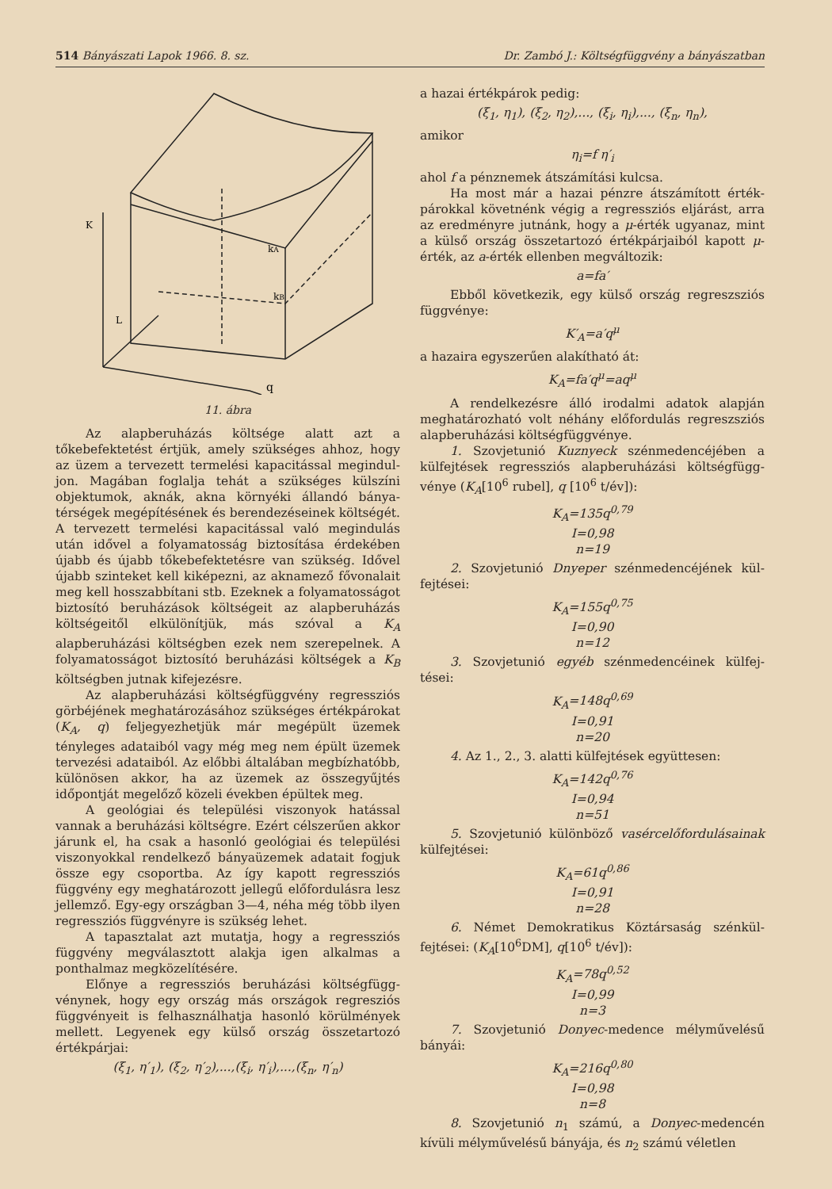514 Bányászati Lapok 1966. 8. sz. Dr. Zambó J.: Költségfüggvény a bányászatban
K
kA
kB
L
q
11. ábra
Az alapberuházás költsége alatt azt a tőkebefektetést értjük, amely szükséges ahhoz, hogy az üzem a tervezett termelési kapacitással megindul­jon. Magában foglalja tehát a szükséges külszíni objektumok, aknák, akna környéki állandó bánya­térségek megépítésének és berendezéseinek költsé­gét. A tervezett termelési kapacitással való meg­indulás után idővel a folyamatosság biztosítása érdekében újabb és újabb tőkebefektetésre van szükség. Idővel újabb szinteket kell kiképezni, az aknamező fővonalait meg kell hosszabbítani stb. Ezeknek a folyamatosságot biztosító beruházások költségeit az alapberuházás költségeitől elkülönít­jük, más szóval a K<sub>A</sub> alapberuházási költségben ezek nem szerepelnek. A folyamatosságot biztosító beruházási költségek a K<sub>B</sub> költségben jutnak ki­fejezésre.
Az alapberuházási költségfüggvény regressziós görbéjének meghatározásához szükséges érték­párokat (K<sub>A</sub>, q) feljegyezhetjük már megépült üzemek tényleges adataiból vagy még meg nem épült üzemek tervezési adataiból. Az előbbi álta­lában megbízhatóbb, különösen akkor, ha az üze­mek az összegyűjtés időpontját megelőző közeli években épültek meg.
A geológiai és települési viszonyok hatással vannak a beruházási költségre. Ezért célszerűen akkor járunk el, ha csak a hasonló geológiai és tele­pülési viszonyokkal rendelkező bányaüzemek ada­tait fogjuk össze egy csoportba. Az így kapott reg­ressziós függvény egy meghatározott jellegű elő­fordulásra lesz jellemző. Egy-egy országban 3—4, néha még több ilyen regressziós függvényre is szükség lehet.
A tapasztalat azt mutatja, hogy a regressziós függvény megválasztott alakja igen alkalmas a ponthalmaz megközelítésére.
Előnye a regressziós beruházási költségfügg­vénynek, hogy egy ország más országok regresziós függvényeit is felhasználhatja hasonló körülmé­nyek mellett. Legyenek egy külső ország összetar­tozó értékpárjai:
(ξ<sub>1</sub>, η′<sub>1</sub>), (ξ<sub>2</sub>, η′<sub>2</sub>),...,(ξ<sub>i</sub>, η′<sub>i</sub>),...,(ξ<sub>n</sub>, η′<sub>n</sub>)
a hazai értékpárok pedig:
(ξ<sub>1</sub>, η<sub>1</sub>), (ξ<sub>2</sub>, η<sub>2</sub>),..., (ξ<sub>i</sub>, η<sub>i</sub>),..., (ξ<sub>n</sub>, η<sub>n</sub>),
amikor
η<sub>i</sub>=f η′<sub>i</sub>
ahol f a pénznemek átszámítási kulcsa.
Ha most már a hazai pénzre átszámított érték­párokkal követnénk végig a regressziós eljárást, arra az eredményre jutnánk, hogy a μ-érték ugyan­az, mint a külső ország összetartozó értékpárjaiból kapott μ-érték, az a-érték ellenben megváltozik:
a=fa′
Ebből következik, egy külső ország regresz­sziós függvénye:
K′<sub>A</sub>=a′q<sup>μ</sup>
a hazaira egyszerűen alakítható át:
K<sub>A</sub>=fa′q<sup>μ</sup>=aq<sup>μ</sup>
A rendelkezésre álló irodalmi adatok alapján meghatározható volt néhány előfordulás regresz­sziós alapberuházási költségfüggvénye.
1. Szovjetunió Kuznyeck szénmedencéjében a külfejtések regressziós alapberuházási költségfügg­vénye (K<sub>A</sub>[10<sup>6</sup> rubel], q [10<sup>6</sup> t/év]):
K<sub>A</sub>=135q<sup>0,79</sup>
I=0,98
n=19
2. Szovjetunió Dnyeper szénmedencéjének kül­fejtései:
K<sub>A</sub>=155q<sup>0,75</sup>
I=0,90
n=12
3. Szovjetunió egyéb szénmedencéinek külfej­tései:
K<sub>A</sub>=148q<sup>0,69</sup>
I=0,91
n=20
4. Az 1., 2., 3. alatti külfejtések együttesen:
K<sub>A</sub>=142q<sup>0,76</sup>
I=0,94
n=51
5. Szovjetunió különböző vasércelőfordulásai­nak külfejtései:
K<sub>A</sub>=61q<sup>0,86</sup>
I=0,91
n=28
6. Német Demokratikus Köztársaság szénkül­fejtései: (K<sub>A</sub>[10<sup>6</sup>DM], q[10<sup>6</sup> t/év]):
K<sub>A</sub>=78q<sup>0,52</sup>
I=0,99
n=3
7. Szovjetunió Donyec-medence mélyművelésű bányái:
K<sub>A</sub>=216q<sup>0,80</sup>
I=0,98
n=8
8. Szovjetunió n<sub>1</sub> számú, a Donyec-medencén kívüli mélyművelésű bányája, és n<sub>2</sub> számú véletlen